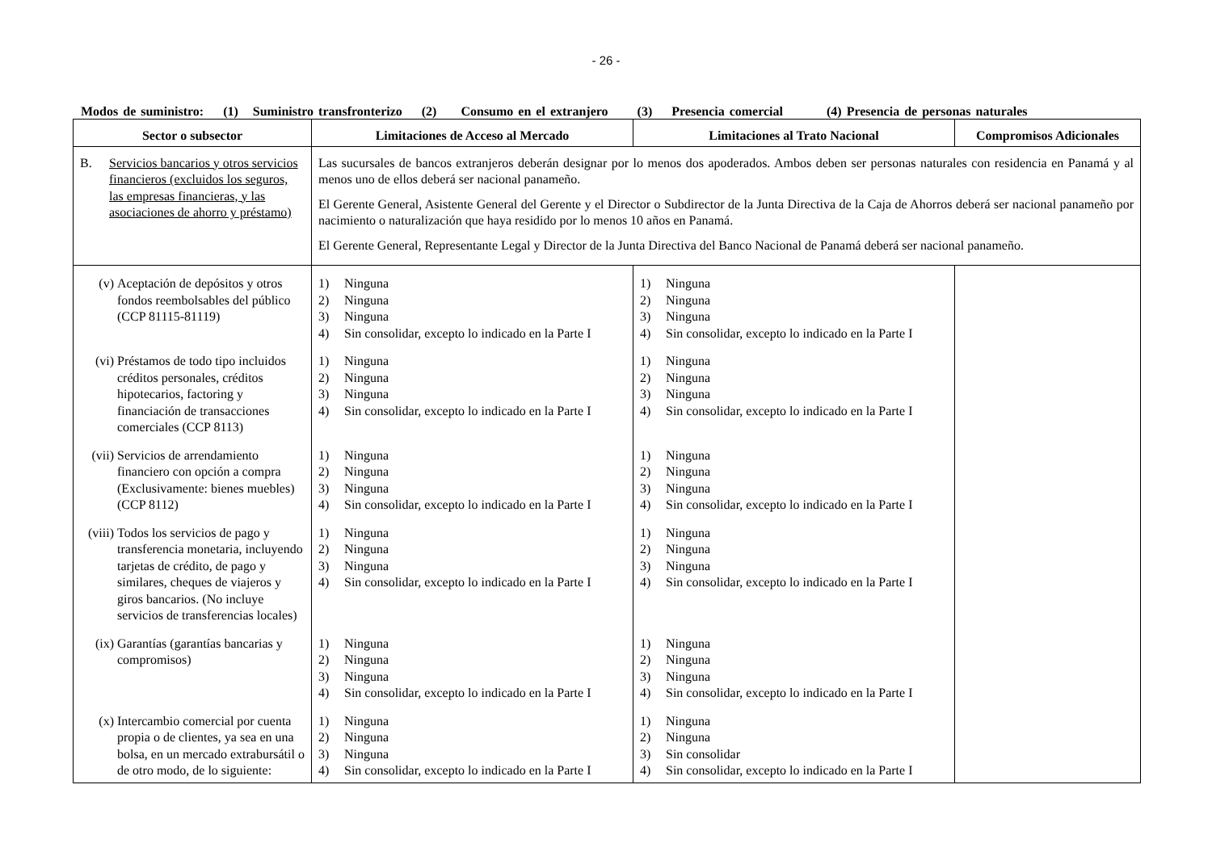- 26 -
Modos de suministro: (1) Suministro transfronterizo (2) Consumo en el extranjero (3) Presencia comercial (4) Presencia de personas naturales
| Sector o subsector | Limitaciones de Acceso al Mercado | Limitaciones al Trato Nacional | Compromisos Adicionales |
| --- | --- | --- | --- |
| B. Servicios bancarios y otros servicios financieros (excluidos los seguros, las empresas financieras, y las asociaciones de ahorro y préstamo) | Las sucursales de bancos extranjeros deberán designar por lo menos dos apoderados. Ambos deben ser personas naturales con residencia en Panamá y al menos uno de ellos deberá ser nacional panameño. El Gerente General, Asistente General del Gerente y el Director o Subdirector de la Junta Directiva de la Caja de Ahorros deberá ser nacional panameño por nacimiento o naturalización que haya residido por lo menos 10 años en Panamá. El Gerente General, Representante Legal y Director de la Junta Directiva del Banco Nacional de Panamá deberá ser nacional panameño. | | |
| (v) Aceptación de depósitos y otros fondos reembolsables del público (CCP 81115-81119) | 1) Ninguna 2) Ninguna 3) Ninguna 4) Sin consolidar, excepto lo indicado en la Parte I | 1) Ninguna 2) Ninguna 3) Ninguna 4) Sin consolidar, excepto lo indicado en la Parte I | |
| (vi) Préstamos de todo tipo incluidos créditos personales, créditos hipotecarios, factoring y financiación de transacciones comerciales (CCP 8113) | 1) Ninguna 2) Ninguna 3) Ninguna 4) Sin consolidar, excepto lo indicado en la Parte I | 1) Ninguna 2) Ninguna 3) Ninguna 4) Sin consolidar, excepto lo indicado en la Parte I | |
| (vii) Servicios de arrendamiento financiero con opción a compra (Exclusivamente: bienes muebles) (CCP 8112) | 1) Ninguna 2) Ninguna 3) Ninguna 4) Sin consolidar, excepto lo indicado en la Parte I | 1) Ninguna 2) Ninguna 3) Ninguna 4) Sin consolidar, excepto lo indicado en la Parte I | |
| (viii) Todos los servicios de pago y transferencia monetaria, incluyendo tarjetas de crédito, de pago y similares, cheques de viajeros y giros bancarios. (No incluye servicios de transferencias locales) | 1) Ninguna 2) Ninguna 3) Ninguna 4) Sin consolidar, excepto lo indicado en la Parte I | 1) Ninguna 2) Ninguna 3) Ninguna 4) Sin consolidar, excepto lo indicado en la Parte I | |
| (ix) Garantías (garantías bancarias y compromisos) | 1) Ninguna 2) Ninguna 3) Ninguna 4) Sin consolidar, excepto lo indicado en la Parte I | 1) Ninguna 2) Ninguna 3) Ninguna 4) Sin consolidar, excepto lo indicado en la Parte I | |
| (x) Intercambio comercial por cuenta propia o de clientes, ya sea en una bolsa, en un mercado extrabursátil o de otro modo, de lo siguiente: | 1) Ninguna 2) Ninguna 3) Ninguna 4) Sin consolidar, excepto lo indicado en la Parte I | 1) Ninguna 2) Ninguna 3) Sin consolidar 4) Sin consolidar, excepto lo indicado en la Parte I | |